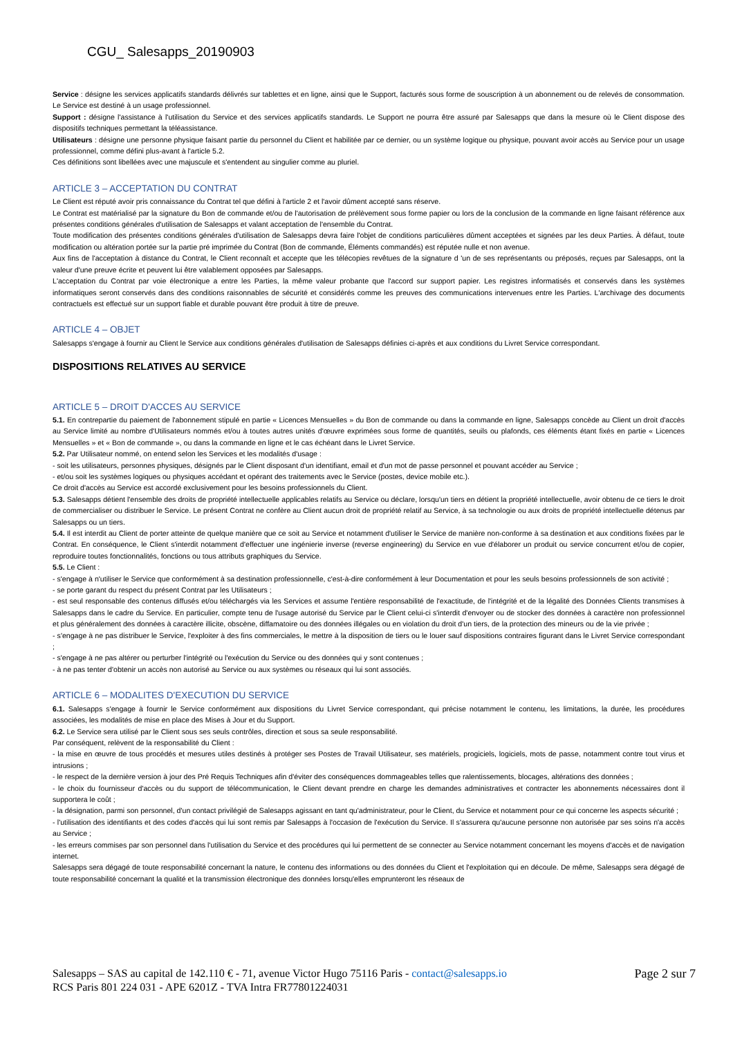CGU_ Salesapps_20190903
Service : désigne les services applicatifs standards délivrés sur tablettes et en ligne, ainsi que le Support, facturés sous forme de souscription à un abonnement ou de relevés de consommation. Le Service est destiné à un usage professionnel.
Support : désigne l'assistance à l'utilisation du Service et des services applicatifs standards. Le Support ne pourra être assuré par Salesapps que dans la mesure où le Client dispose des dispositifs techniques permettant la téléassistance.
Utilisateurs : désigne une personne physique faisant partie du personnel du Client et habilitée par ce dernier, ou un système logique ou physique, pouvant avoir accès au Service pour un usage professionnel, comme défini plus-avant à l'article 5.2.
Ces définitions sont libellées avec une majuscule et s'entendent au singulier comme au pluriel.
ARTICLE 3 – ACCEPTATION DU CONTRAT
Le Client est réputé avoir pris connaissance du Contrat tel que défini à l'article 2 et l'avoir dûment accepté sans réserve.
Le Contrat est matérialisé par la signature du Bon de commande et/ou de l'autorisation de prélèvement sous forme papier ou lors de la conclusion de la commande en ligne faisant référence aux présentes conditions générales d'utilisation de Salesapps et valant acceptation de l'ensemble du Contrat.
Toute modification des présentes conditions générales d'utilisation de Salesapps devra faire l'objet de conditions particulières dûment acceptées et signées par les deux Parties. À défaut, toute modification ou altération portée sur la partie pré imprimée du Contrat (Bon de commande, Éléments commandés) est réputée nulle et non avenue.
Aux fins de l'acceptation à distance du Contrat, le Client reconnaît et accepte que les télécopies revêtues de la signature d 'un de ses représentants ou préposés, reçues par Salesapps, ont la valeur d'une preuve écrite et peuvent lui être valablement opposées par Salesapps.
L'acceptation du Contrat par voie électronique a entre les Parties, la même valeur probante que l'accord sur support papier. Les registres informatisés et conservés dans les systèmes informatiques seront conservés dans des conditions raisonnables de sécurité et considérés comme les preuves des communications intervenues entre les Parties. L'archivage des documents contractuels est effectué sur un support fiable et durable pouvant être produit à titre de preuve.
ARTICLE 4 – OBJET
Salesapps s'engage à fournir au Client le Service aux conditions générales d'utilisation de Salesapps définies ci-après et aux conditions du Livret Service correspondant.
DISPOSITIONS RELATIVES AU SERVICE
ARTICLE 5 – DROIT D'ACCES AU SERVICE
5.1. En contrepartie du paiement de l'abonnement stipulé en partie « Licences Mensuelles » du Bon de commande ou dans la commande en ligne, Salesapps concède au Client un droit d'accès au Service limité au nombre d'Utilisateurs nommés et/ou à toutes autres unités d'œuvre exprimées sous forme de quantités, seuils ou plafonds, ces éléments étant fixés en partie « Licences Mensuelles » et « Bon de commande », ou dans la commande en ligne et le cas échéant dans le Livret Service.
5.2. Par Utilisateur nommé, on entend selon les Services et les modalités d'usage :
- soit les utilisateurs, personnes physiques, désignés par le Client disposant d'un identifiant, email et d'un mot de passe personnel et pouvant accéder au Service ;
- et/ou soit les systèmes logiques ou physiques accédant et opérant des traitements avec le Service (postes, device mobile etc.).
Ce droit d'accès au Service est accordé exclusivement pour les besoins professionnels du Client.
5.3. Salesapps détient l'ensemble des droits de propriété intellectuelle applicables relatifs au Service ou déclare, lorsqu'un tiers en détient la propriété intellectuelle, avoir obtenu de ce tiers le droit de commercialiser ou distribuer le Service. Le présent Contrat ne confère au Client aucun droit de propriété relatif au Service, à sa technologie ou aux droits de propriété intellectuelle détenus par Salesapps ou un tiers.
5.4. Il est interdit au Client de porter atteinte de quelque manière que ce soit au Service et notamment d'utiliser le Service de manière non-conforme à sa destination et aux conditions fixées par le Contrat. En conséquence, le Client s'interdit notamment d'effectuer une ingénierie inverse (reverse engineering) du Service en vue d'élaborer un produit ou service concurrent et/ou de copier, reproduire toutes fonctionnalités, fonctions ou tous attributs graphiques du Service.
5.5. Le Client :
- s'engage à n'utiliser le Service que conformément à sa destination professionnelle, c'est-à-dire conformément à leur Documentation et pour les seuls besoins professionnels de son activité ;
- se porte garant du respect du présent Contrat par les Utilisateurs ;
- est seul responsable des contenus diffusés et/ou téléchargés via les Services et assume l'entière responsabilité de l'exactitude, de l'intégrité et de la légalité des Données Clients transmises à Salesapps dans le cadre du Service. En particulier, compte tenu de l'usage autorisé du Service par le Client celui-ci s'interdit d'envoyer ou de stocker des données à caractère non professionnel et plus généralement des données à caractère illicite, obscène, diffamatoire ou des données illégales ou en violation du droit d'un tiers, de la protection des mineurs ou de la vie privée ;
- s'engage à ne pas distribuer le Service, l'exploiter à des fins commerciales, le mettre à la disposition de tiers ou le louer sauf dispositions contraires figurant dans le Livret Service correspondant ;
- s'engage à ne pas altérer ou perturber l'intégrité ou l'exécution du Service ou des données qui y sont contenues ;
- à ne pas tenter d'obtenir un accès non autorisé au Service ou aux systèmes ou réseaux qui lui sont associés.
ARTICLE 6 – MODALITES D'EXECUTION DU SERVICE
6.1. Salesapps s'engage à fournir le Service conformément aux dispositions du Livret Service correspondant, qui précise notamment le contenu, les limitations, la durée, les procédures associées, les modalités de mise en place des Mises à Jour et du Support.
6.2. Le Service sera utilisé par le Client sous ses seuls contrôles, direction et sous sa seule responsabilité.
Par conséquent, relèvent de la responsabilité du Client :
- la mise en œuvre de tous procédés et mesures utiles destinés à protéger ses Postes de Travail Utilisateur, ses matériels, progiciels, logiciels, mots de passe, notamment contre tout virus et intrusions ;
- le respect de la dernière version à jour des Pré Requis Techniques afin d'éviter des conséquences dommageables telles que ralentissements, blocages, altérations des données ;
- le choix du fournisseur d'accès ou du support de télécommunication, le Client devant prendre en charge les demandes administratives et contracter les abonnements nécessaires dont il supportera le coût ;
- la désignation, parmi son personnel, d'un contact privilégié de Salesapps agissant en tant qu'administrateur, pour le Client, du Service et notamment pour ce qui concerne les aspects sécurité ;
- l'utilisation des identifiants et des codes d'accès qui lui sont remis par Salesapps à l'occasion de l'exécution du Service. Il s'assurera qu'aucune personne non autorisée par ses soins n'a accès au Service ;
- les erreurs commises par son personnel dans l'utilisation du Service et des procédures qui lui permettent de se connecter au Service notamment concernant les moyens d'accès et de navigation internet.
Salesapps sera dégagé de toute responsabilité concernant la nature, le contenu des informations ou des données du Client et l'exploitation qui en découle. De même, Salesapps sera dégagé de toute responsabilité concernant la qualité et la transmission électronique des données lorsqu'elles emprunteront les réseaux de
Salesapps – SAS au capital de 142.110 € - 71, avenue Victor Hugo 75116 Paris - contact@salesapps.io
RCS Paris 801 224 031 - APE 6201Z - TVA Intra FR77801224031
Page 2 sur 7